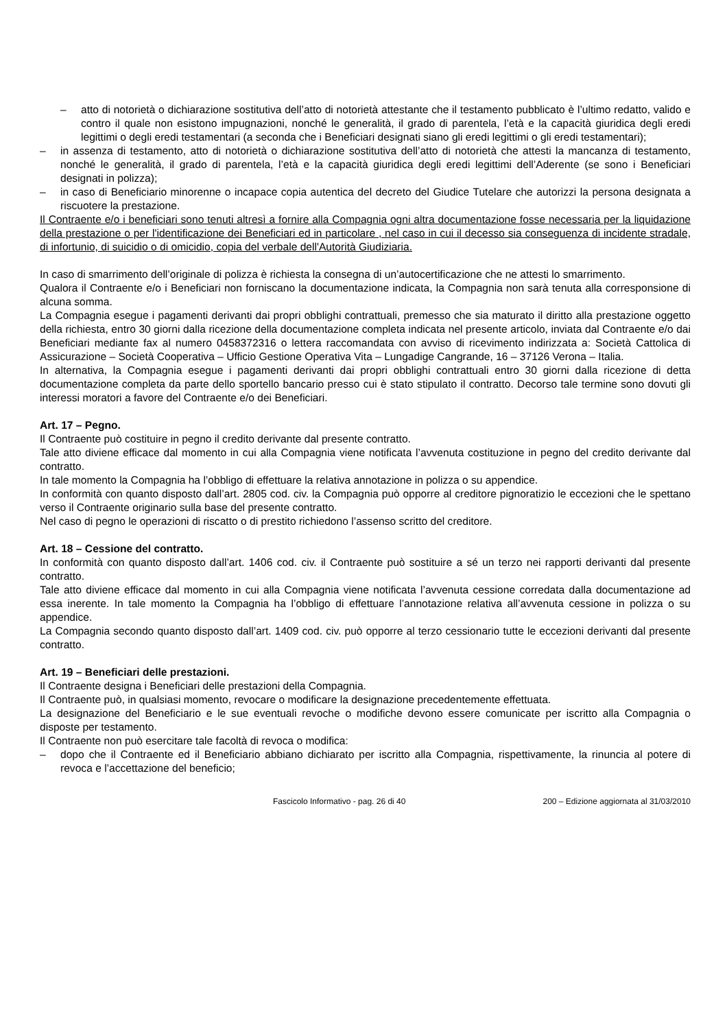– atto di notorietà o dichiarazione sostitutiva dell’atto di notorietà attestante che il testamento pubblicato è l’ultimo redatto, valido e contro il quale non esistono impugnazioni, nonché le generalità, il grado di parentela, l’età e la capacità giuridica degli eredi legittimi o degli eredi testamentari (a seconda che i Beneficiari designati siano gli eredi legittimi o gli eredi testamentari);
– in assenza di testamento, atto di notorietà o dichiarazione sostitutiva dell’atto di notorietà che attesti la mancanza di testamento, nonché le generalità, il grado di parentela, l’età e la capacità giuridica degli eredi legittimi dell’Aderente (se sono i Beneficiari designati in polizza);
– in caso di Beneficiario minorenne o incapace copia autentica del decreto del Giudice Tutelare che autorizzi la persona designata a riscuotere la prestazione.
Il Contraente e/o i beneficiari sono tenuti altresì a fornire alla Compagnia ogni altra documentazione fosse necessaria per la liquidazione della prestazione o per l'identificazione dei Beneficiari ed in particolare , nel caso in cui il decesso sia conseguenza di incidente stradale, di infortunio, di suicidio o di omicidio, copia del verbale dell'Autorità Giudiziaria.
In caso di smarrimento dell’originale di polizza è richiesta la consegna di un’autocertificazione che ne attesti lo smarrimento.
Qualora il Contraente e/o i Beneficiari non forniscano la documentazione indicata, la Compagnia non sarà tenuta alla corresponsione di alcuna somma.
La Compagnia esegue i pagamenti derivanti dai propri obblighi contrattuali, premesso che sia maturato il diritto alla prestazione oggetto della richiesta, entro 30 giorni dalla ricezione della documentazione completa indicata nel presente articolo, inviata dal Contraente e/o dai Beneficiari mediante fax al numero 0458372316 o lettera raccomandata con avviso di ricevimento indirizzata a: Società Cattolica di Assicurazione – Società Cooperativa – Ufficio Gestione Operativa Vita – Lungadige Cangrande, 16 – 37126 Verona – Italia.
In alternativa, la Compagnia esegue i pagamenti derivanti dai propri obblighi contrattuali entro 30 giorni dalla ricezione di detta documentazione completa da parte dello sportello bancario presso cui è stato stipulato il contratto. Decorso tale termine sono dovuti gli interessi moratori a favore del Contraente e/o dei Beneficiari.
Art. 17 – Pegno.
Il Contraente può costituire in pegno il credito derivante dal presente contratto.
Tale atto diviene efficace dal momento in cui alla Compagnia viene notificata l’avvenuta costituzione in pegno del credito derivante dal contratto.
In tale momento la Compagnia ha l’obbligo di effettuare la relativa annotazione in polizza o su appendice.
In conformità con quanto disposto dall’art. 2805 cod. civ. la Compagnia può opporre al creditore pignoratizio le eccezioni che le spettano verso il Contraente originario sulla base del presente contratto.
Nel caso di pegno le operazioni di riscatto o di prestito richiedono l’assenso scritto del creditore.
Art. 18 – Cessione del contratto.
In conformità con quanto disposto dall’art. 1406 cod. civ. il Contraente può sostituire a sé un terzo nei rapporti derivanti dal presente contratto.
Tale atto diviene efficace dal momento in cui alla Compagnia viene notificata l’avvenuta cessione corredata dalla documentazione ad essa inerente. In tale momento la Compagnia ha l’obbligo di effettuare l’annotazione relativa all’avvenuta cessione in polizza o su appendice.
La Compagnia secondo quanto disposto dall’art. 1409 cod. civ. può opporre al terzo cessionario tutte le eccezioni derivanti dal presente contratto.
Art. 19 – Beneficiari delle prestazioni.
Il Contraente designa i Beneficiari delle prestazioni della Compagnia.
Il Contraente può, in qualsiasi momento, revocare o modificare la designazione precedentemente effettuata.
La designazione del Beneficiario e le sue eventuali revoche o modifiche devono essere comunicate per iscritto alla Compagnia o disposte per testamento.
Il Contraente non può esercitare tale facoltà di revoca o modifica:
– dopo che il Contraente ed il Beneficiario abbiano dichiarato per iscritto alla Compagnia, rispettivamente, la rinuncia al potere di revoca e l’accettazione del beneficio;
Fascicolo Informativo - pag. 26 di 40 200 – Edizione aggiornata al 31/03/2010